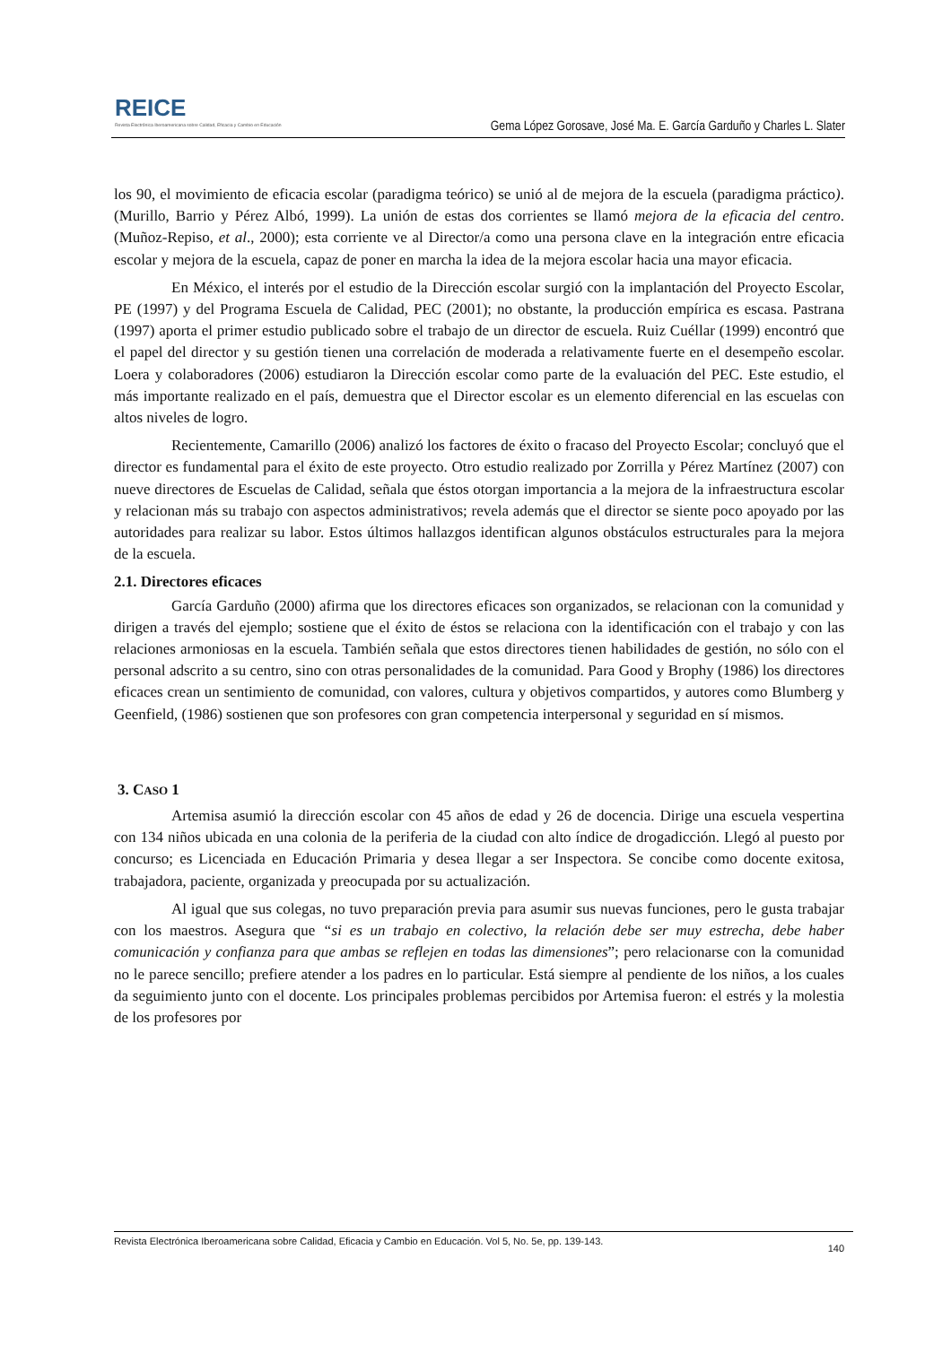REICE
Revista Electrónica Iberoamericana sobre Calidad, Eficacia y Cambio en Educación
Gema López Gorosave, José Ma. E. García Garduño y Charles L. Slater
los 90, el movimiento de eficacia escolar (paradigma teórico) se unió al de mejora de la escuela (paradigma práctico). (Murillo, Barrio y Pérez Albó, 1999). La unión de estas dos corrientes se llamó mejora de la eficacia del centro. (Muñoz-Repiso, et al., 2000); esta corriente ve al Director/a como una persona clave en la integración entre eficacia escolar y mejora de la escuela, capaz de poner en marcha la idea de la mejora escolar hacia una mayor eficacia.
En México, el interés por el estudio de la Dirección escolar surgió con la implantación del Proyecto Escolar, PE (1997) y del Programa Escuela de Calidad, PEC (2001); no obstante, la producción empírica es escasa. Pastrana (1997) aporta el primer estudio publicado sobre el trabajo de un director de escuela. Ruiz Cuéllar (1999) encontró que el papel del director y su gestión tienen una correlación de moderada a relativamente fuerte en el desempeño escolar. Loera y colaboradores (2006) estudiaron la Dirección escolar como parte de la evaluación del PEC. Este estudio, el más importante realizado en el país, demuestra que el Director escolar es un elemento diferencial en las escuelas con altos niveles de logro.
Recientemente, Camarillo (2006) analizó los factores de éxito o fracaso del Proyecto Escolar; concluyó que el director es fundamental para el éxito de este proyecto. Otro estudio realizado por Zorrilla y Pérez Martínez (2007) con nueve directores de Escuelas de Calidad, señala que éstos otorgan importancia a la mejora de la infraestructura escolar y relacionan más su trabajo con aspectos administrativos; revela además que el director se siente poco apoyado por las autoridades para realizar su labor. Estos últimos hallazgos identifican algunos obstáculos estructurales para la mejora de la escuela.
2.1. Directores eficaces
García Garduño (2000) afirma que los directores eficaces son organizados, se relacionan con la comunidad y dirigen a través del ejemplo; sostiene que el éxito de éstos se relaciona con la identificación con el trabajo y con las relaciones armoniosas en la escuela. También señala que estos directores tienen habilidades de gestión, no sólo con el personal adscrito a su centro, sino con otras personalidades de la comunidad. Para Good y Brophy (1986) los directores eficaces crean un sentimiento de comunidad, con valores, cultura y objetivos compartidos, y autores como Blumberg y Geenfield, (1986) sostienen que son profesores con gran competencia interpersonal y seguridad en sí mismos.
3. CASO 1
Artemisa asumió la dirección escolar con 45 años de edad y 26 de docencia. Dirige una escuela vespertina con 134 niños ubicada en una colonia de la periferia de la ciudad con alto índice de drogadicción. Llegó al puesto por concurso; es Licenciada en Educación Primaria y desea llegar a ser Inspectora. Se concibe como docente exitosa, trabajadora, paciente, organizada y preocupada por su actualización.
Al igual que sus colegas, no tuvo preparación previa para asumir sus nuevas funciones, pero le gusta trabajar con los maestros. Asegura que “si es un trabajo en colectivo, la relación debe ser muy estrecha, debe haber comunicación y confianza para que ambas se reflejen en todas las dimensiones”; pero relacionarse con la comunidad no le parece sencillo; prefiere atender a los padres en lo particular. Está siempre al pendiente de los niños, a los cuales da seguimiento junto con el docente. Los principales problemas percibidos por Artemisa fueron: el estrés y la molestia de los profesores por
Revista Electrónica Iberoamericana sobre Calidad, Eficacia y Cambio en Educación. Vol 5, No. 5e, pp. 139-143. 140